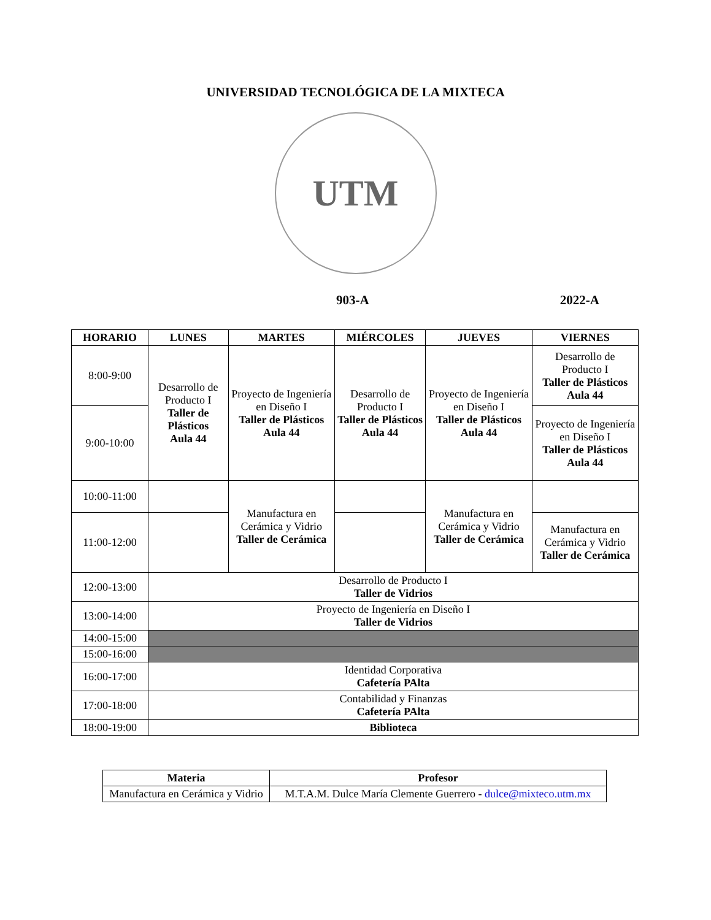UNIVERSIDAD TECNOLÓGICA DE LA MIXTECA
UTM
903-A 2022-A
| HORARIO | LUNES | MARTES | MIÉRCOLES | JUEVES | VIERNES |
| --- | --- | --- | --- | --- | --- |
| 8:00-9:00 | Desarrollo de Producto I Taller de Plásticos Aula 44 | Proyecto de Ingeniería en Diseño I Taller de Plásticos Aula 44 | Desarrollo de Producto I Taller de Plásticos Aula 44 | Proyecto de Ingeniería en Diseño I Taller de Plásticos Aula 44 | Desarrollo de Producto I Taller de Plásticos Aula 44 |
| 9:00-10:00 | | | | | Proyecto de Ingeniería en Diseño I Taller de Plásticos Aula 44 |
| 10:00-11:00 | | Manufactura en Cerámica y Vidrio Taller de Cerámica | | Manufactura en Cerámica y Vidrio Taller de Cerámica | |
| 11:00-12:00 | | | | | Manufactura en Cerámica y Vidrio Taller de Cerámica |
| 12:00-13:00 | Desarrollo de Producto I Taller de Vidrios | | | | |
| 13:00-14:00 | Proyecto de Ingeniería en Diseño I Taller de Vidrios | | | | |
| 14:00-15:00 | | | | | |
| 15:00-16:00 | | | | | |
| 16:00-17:00 | Identidad Corporativa Cafetería PAlta | | | | |
| 17:00-18:00 | Contabilidad y Finanzas Cafetería PAlta | | | | |
| 18:00-19:00 | Biblioteca | | | | |
| Materia | Profesor |
| --- | --- |
| Manufactura en Cerámica y Vidrio | M.T.A.M. Dulce María Clemente Guerrero - dulce@mixteco.utm.mx |